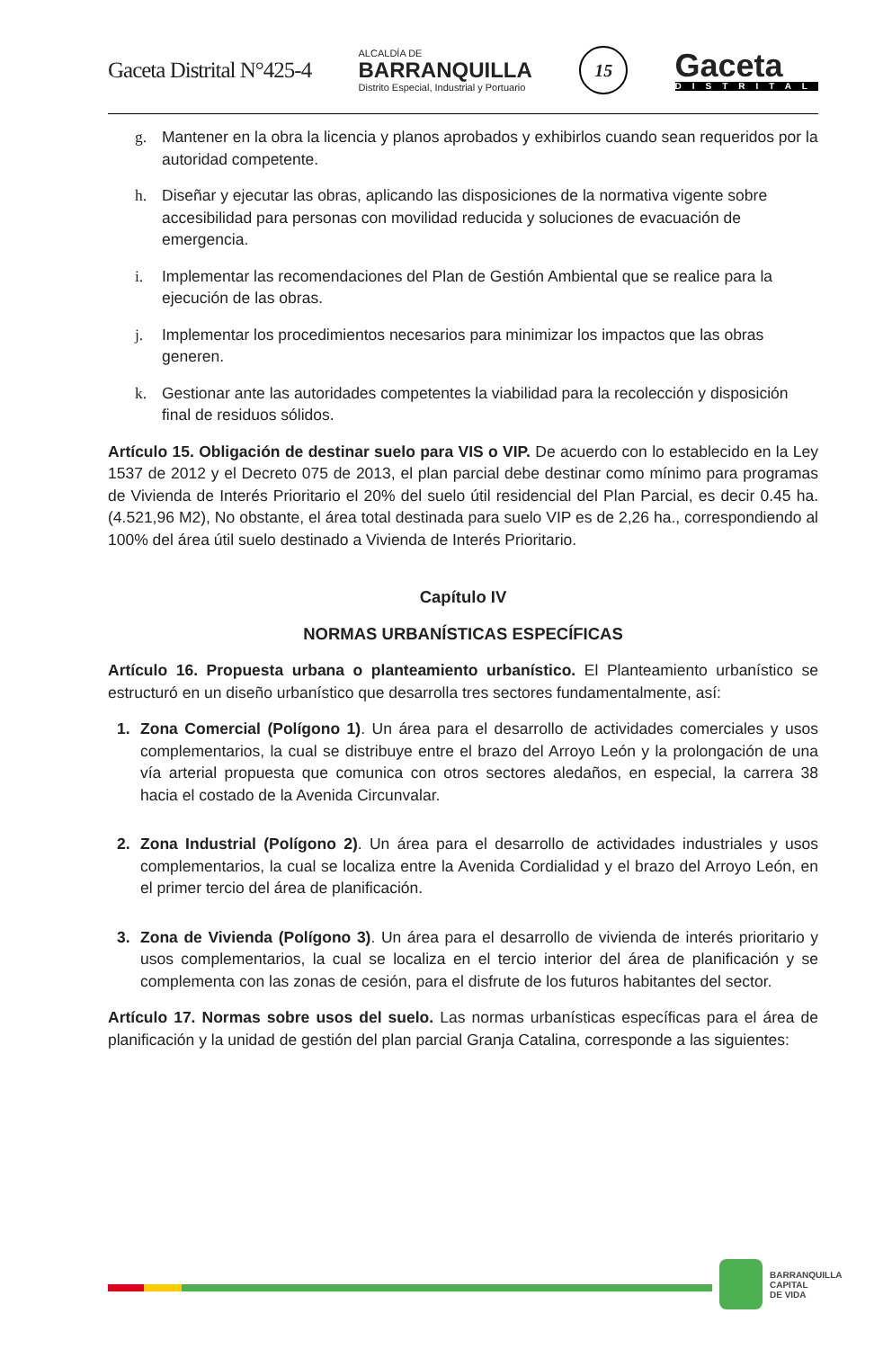Gaceta Distrital N°425-4
ALCALDÍA DE
BARRANQUILLA
Distrito Especial, Industrial y Portuario
15
Gaceta
DISTRITAL
g. Mantener en la obra la licencia y planos aprobados y exhibirlos cuando sean requeridos por la autoridad competente.
h. Diseñar y ejecutar las obras, aplicando las disposiciones de la normativa vigente sobre accesibilidad para personas con movilidad reducida y soluciones de evacuación de emergencia.
i. Implementar las recomendaciones del Plan de Gestión Ambiental que se realice para la ejecución de las obras.
j. Implementar los procedimientos necesarios para minimizar los impactos que las obras generen.
k. Gestionar ante las autoridades competentes la viabilidad para la recolección y disposición final de residuos sólidos.
Artículo 15. Obligación de destinar suelo para VIS o VIP. De acuerdo con lo establecido en la Ley 1537 de 2012 y el Decreto 075 de 2013, el plan parcial debe destinar como mínimo para programas de Vivienda de Interés Prioritario el 20% del suelo útil residencial del Plan Parcial, es decir 0.45 ha. (4.521,96 M2), No obstante, el área total destinada para suelo VIP es de 2,26 ha., correspondiendo al 100% del área útil suelo destinado a Vivienda de Interés Prioritario.
Capítulo IV
NORMAS URBANÍSTICAS ESPECÍFICAS
Artículo 16. Propuesta urbana o planteamiento urbanístico. El Planteamiento urbanístico se estructuró en un diseño urbanístico que desarrolla tres sectores fundamentalmente, así:
1. Zona Comercial (Polígono 1). Un área para el desarrollo de actividades comerciales y usos complementarios, la cual se distribuye entre el brazo del Arroyo León y la prolongación de una vía arterial propuesta que comunica con otros sectores aledaños, en especial, la carrera 38 hacia el costado de la Avenida Circunvalar.
2. Zona Industrial (Polígono 2). Un área para el desarrollo de actividades industriales y usos complementarios, la cual se localiza entre la Avenida Cordialidad y el brazo del Arroyo León, en el primer tercio del área de planificación.
3. Zona de Vivienda (Polígono 3). Un área para el desarrollo de vivienda de interés prioritario y usos complementarios, la cual se localiza en el tercio interior del área de planificación y se complementa con las zonas de cesión, para el disfrute de los futuros habitantes del sector.
Artículo 17. Normas sobre usos del suelo. Las normas urbanísticas específicas para el área de planificación y la unidad de gestión del plan parcial Granja Catalina, corresponde a las siguientes:
BARRANQUILLA
CAPITAL
DE VIDA